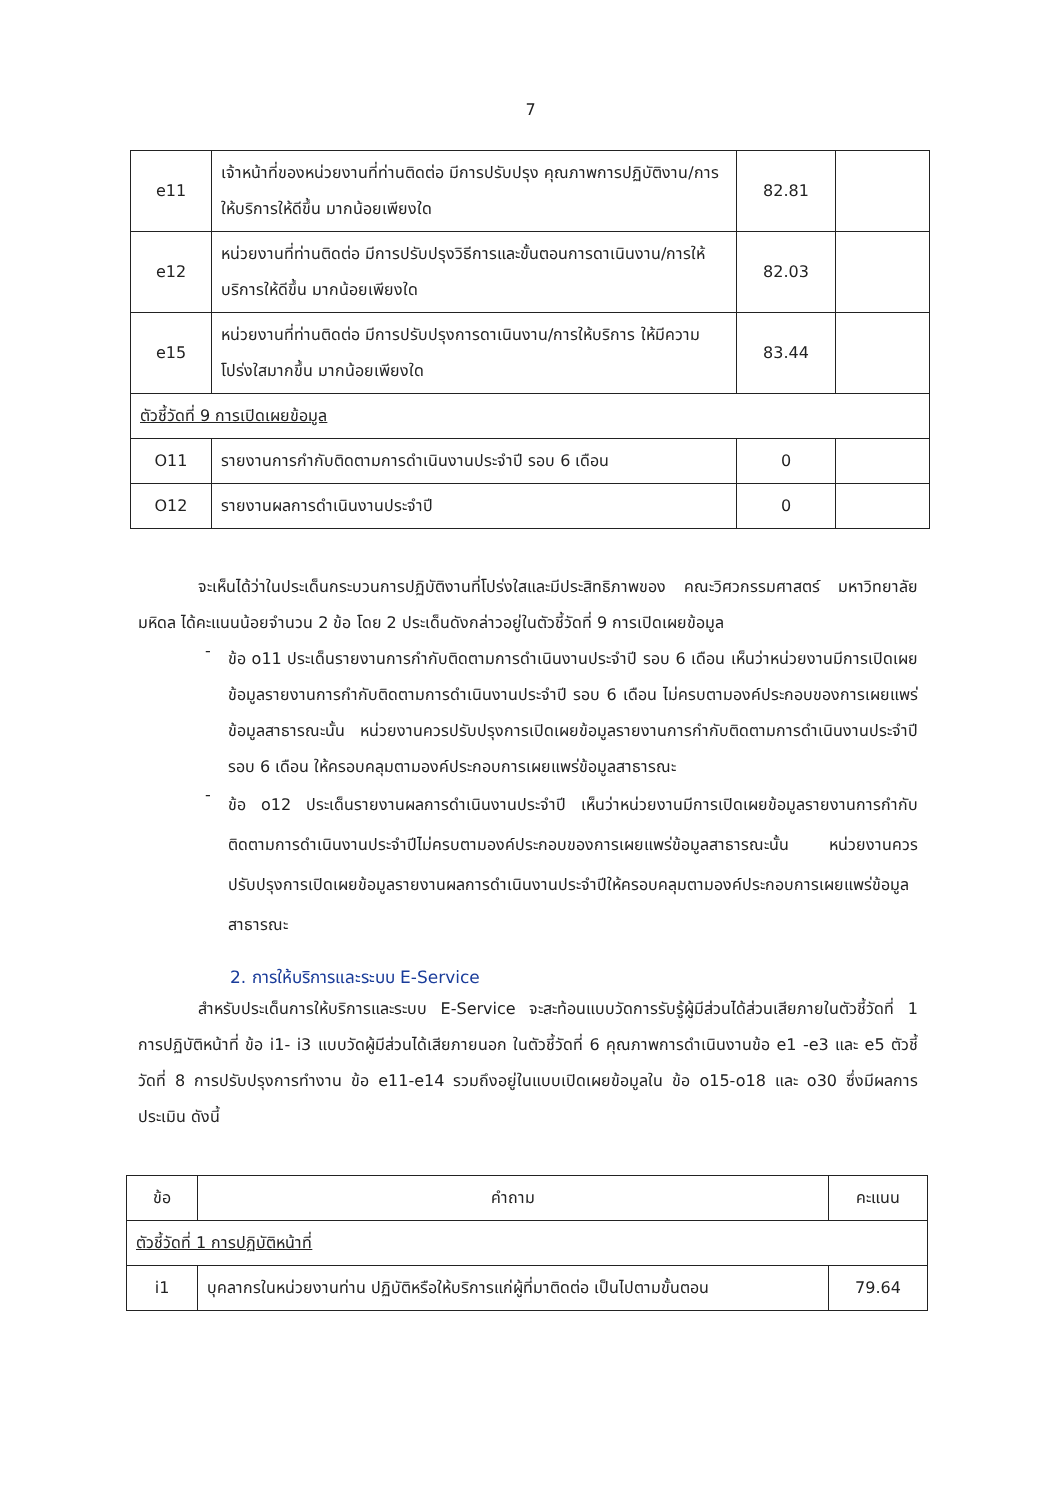7
| e11 | เจ้าหน้าที่ของหน่วยงานที่ท่านติดต่อ มีการปรับปรุง คุณภาพการปฏิบัติงาน/การให้บริการให้ดีขึ้น มากน้อยเพียงใด | 82.81 | |
| e12 | หน่วยงานที่ท่านติดต่อ มีการปรับปรุงวิธีการและขั้นตอนการดาเนินงาน/การให้บริการให้ดีขึ้น มากน้อยเพียงใด | 82.03 | |
| e15 | หน่วยงานที่ท่านติดต่อ มีการปรับปรุงการดาเนินงาน/การให้บริการ ให้มีความโปร่งใสมากขึ้น มากน้อยเพียงใด | 83.44 | |
| ตัวชี้วัดที่ 9 การเปิดเผยข้อมูล | | | |
| O11 | รายงานการกำกับติดตามการดำเนินงานประจำปี รอบ 6 เดือน | 0 | |
| O12 | รายงานผลการดำเนินงานประจำปี | 0 | |
จะเห็นได้ว่าในประเด็นกระบวนการปฏิบัติงานที่โปร่งใสและมีประสิทธิภาพของ คณะวิศวกรรมศาสตร์ มหาวิทยาลัยมหิดล ได้คะแนนน้อยจำนวน 2 ข้อ โดย 2 ประเด็นดังกล่าวอยู่ในตัวชี้วัดที่ 9 การเปิดเผยข้อมูล
-
ข้อ o11 ประเด็นรายงานการกำกับติดตามการดำเนินงานประจำปี รอบ 6 เดือน เห็นว่าหน่วยงานมีการเปิดเผยข้อมูลรายงานการกำกับติดตามการดำเนินงานประจำปี รอบ 6 เดือน ไม่ครบตามองค์ประกอบของการเผยแพร่ข้อมูลสาธารณะนั้น หน่วยงานควรปรับปรุงการเปิดเผยข้อมูลรายงานการกำกับติดตามการดำเนินงานประจำปี รอบ 6 เดือน ให้ครอบคลุมตามองค์ประกอบการเผยแพร่ข้อมูลสาธารณะ
-
ข้อ o12 ประเด็นรายงานผลการดำเนินงานประจำปี เห็นว่าหน่วยงานมีการเปิดเผยข้อมูลรายงานการกำกับติดตามการดำเนินงานประจำปีไม่ครบตามองค์ประกอบของการเผยแพร่ข้อมูลสาธารณะนั้น หน่วยงานควรปรับปรุงการเปิดเผยข้อมูลรายงานผลการดำเนินงานประจำปีให้ครอบคลุมตามองค์ประกอบการเผยแพร่ข้อมูลสาธารณะ
2. การให้บริการและระบบ E-Service
สำหรับประเด็นการให้บริการและระบบ E-Service จะสะท้อนแบบวัดการรับรู้ผู้มีส่วนได้ส่วนเสียภายในตัวชี้วัดที่ 1 การปฏิบัติหน้าที่ ข้อ i1- i3 แบบวัดผู้มีส่วนได้เสียภายนอก ในตัวชี้วัดที่ 6 คุณภาพการดำเนินงานข้อ e1 -e3 และ e5 ตัวชี้วัดที่ 8 การปรับปรุงการทำงาน ข้อ e11-e14 รวมถึงอยู่ในแบบเปิดเผยข้อมูลใน ข้อ o15-o18 และ o30 ซึ่งมีผลการประเมิน ดังนี้
| ข้อ | คำถาม | คะแนน |
| --- | --- | --- |
| ตัวชี้วัดที่ 1 การปฏิบัติหน้าที่ | | |
| i1 | บุคลากรในหน่วยงานท่าน ปฏิบัติหรือให้บริการแก่ผู้ที่มาติดต่อ เป็นไปตามขั้นตอน | 79.64 |